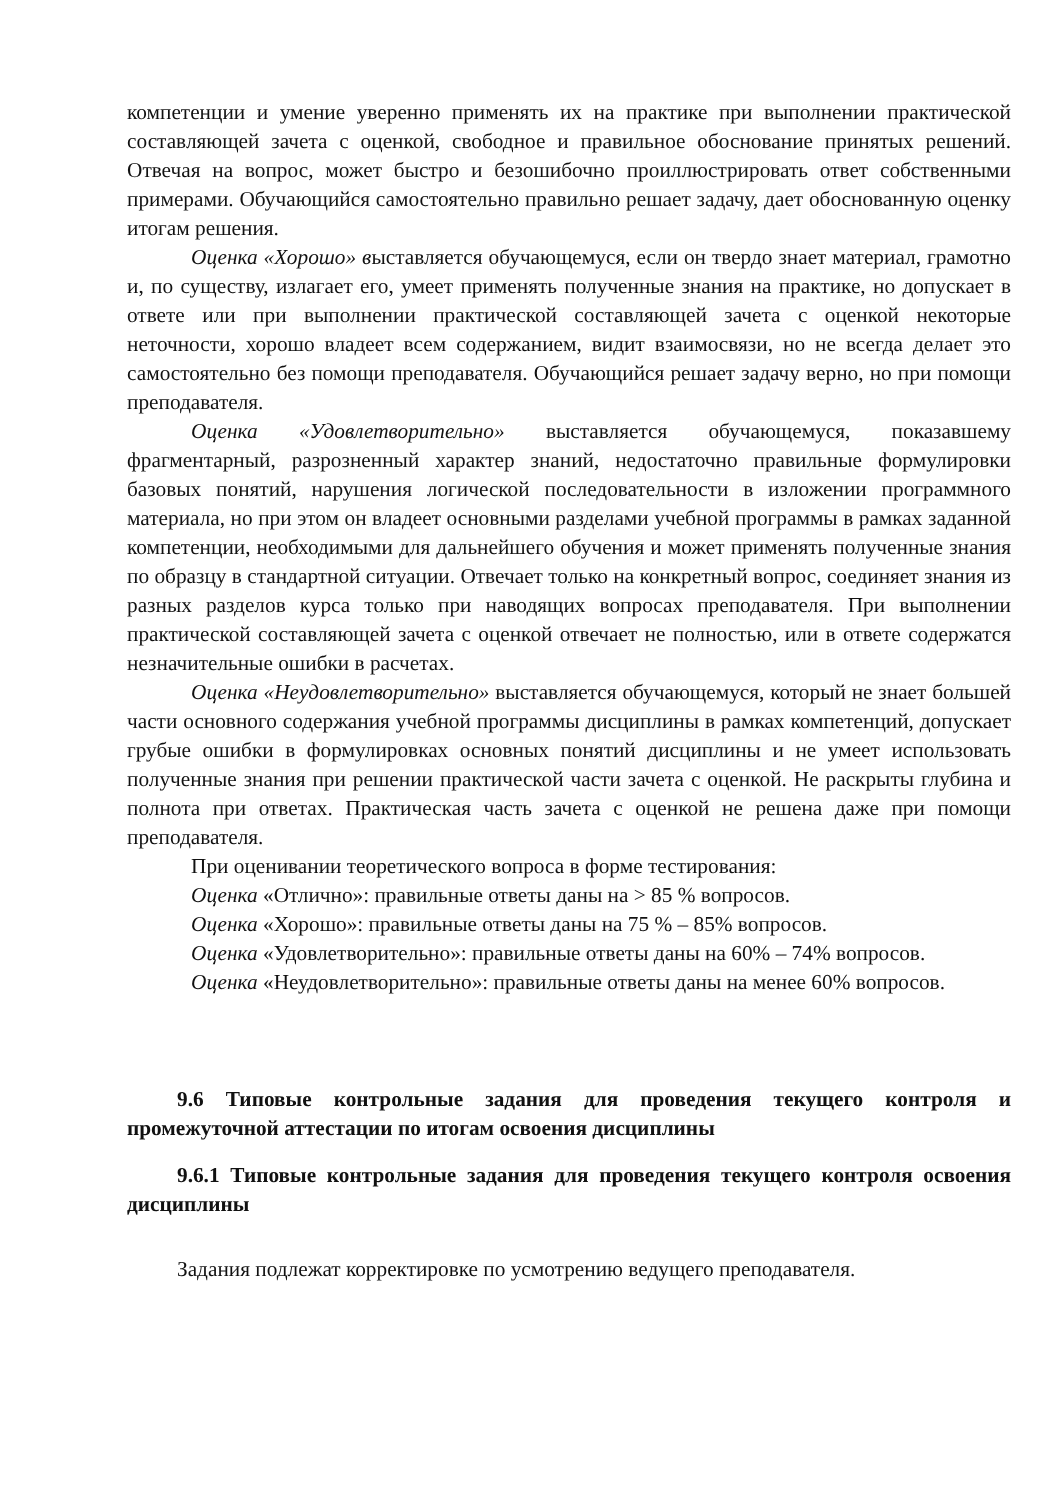компетенции и умение уверенно применять их на практике при выполнении практической составляющей зачета с оценкой, свободное и правильное обоснование принятых решений. Отвечая на вопрос, может быстро и безошибочно проиллюстрировать ответ собственными примерами. Обучающийся самостоятельно правильно решает задачу, дает обоснованную оценку итогам решения.
Оценка «Хорошо» выставляется обучающемуся, если он твердо знает материал, грамотно и, по существу, излагает его, умеет применять полученные знания на практике, но допускает в ответе или при выполнении практической составляющей зачета с оценкой некоторые неточности, хорошо владеет всем содержанием, видит взаимосвязи, но не всегда делает это самостоятельно без помощи преподавателя. Обучающийся решает задачу верно, но при помощи преподавателя.
Оценка «Удовлетворительно» выставляется обучающемуся, показавшему фрагментарный, разрозненный характер знаний, недостаточно правильные формулировки базовых понятий, нарушения логической последовательности в изложении программного материала, но при этом он владеет основными разделами учебной программы в рамках заданной компетенции, необходимыми для дальнейшего обучения и может применять полученные знания по образцу в стандартной ситуации. Отвечает только на конкретный вопрос, соединяет знания из разных разделов курса только при наводящих вопросах преподавателя. При выполнении практической составляющей зачета с оценкой отвечает не полностью, или в ответе содержатся незначительные ошибки в расчетах.
Оценка «Неудовлетворительно» выставляется обучающемуся, который не знает большей части основного содержания учебной программы дисциплины в рамках компетенций, допускает грубые ошибки в формулировках основных понятий дисциплины и не умеет использовать полученные знания при решении практической части зачета с оценкой. Не раскрыты глубина и полнота при ответах. Практическая часть зачета с оценкой не решена даже при помощи преподавателя.
При оценивании теоретического вопроса в форме тестирования:
Оценка «Отлично»: правильные ответы даны на > 85 % вопросов.
Оценка «Хорошо»: правильные ответы даны на 75 % – 85% вопросов.
Оценка «Удовлетворительно»: правильные ответы даны на 60% – 74% вопросов.
Оценка «Неудовлетворительно»: правильные ответы даны на менее 60% вопросов.
9.6 Типовые контрольные задания для проведения текущего контроля и промежуточной аттестации по итогам освоения дисциплины
9.6.1 Типовые контрольные задания для проведения текущего контроля освоения дисциплины
Задания подлежат корректировке по усмотрению ведущего преподавателя.